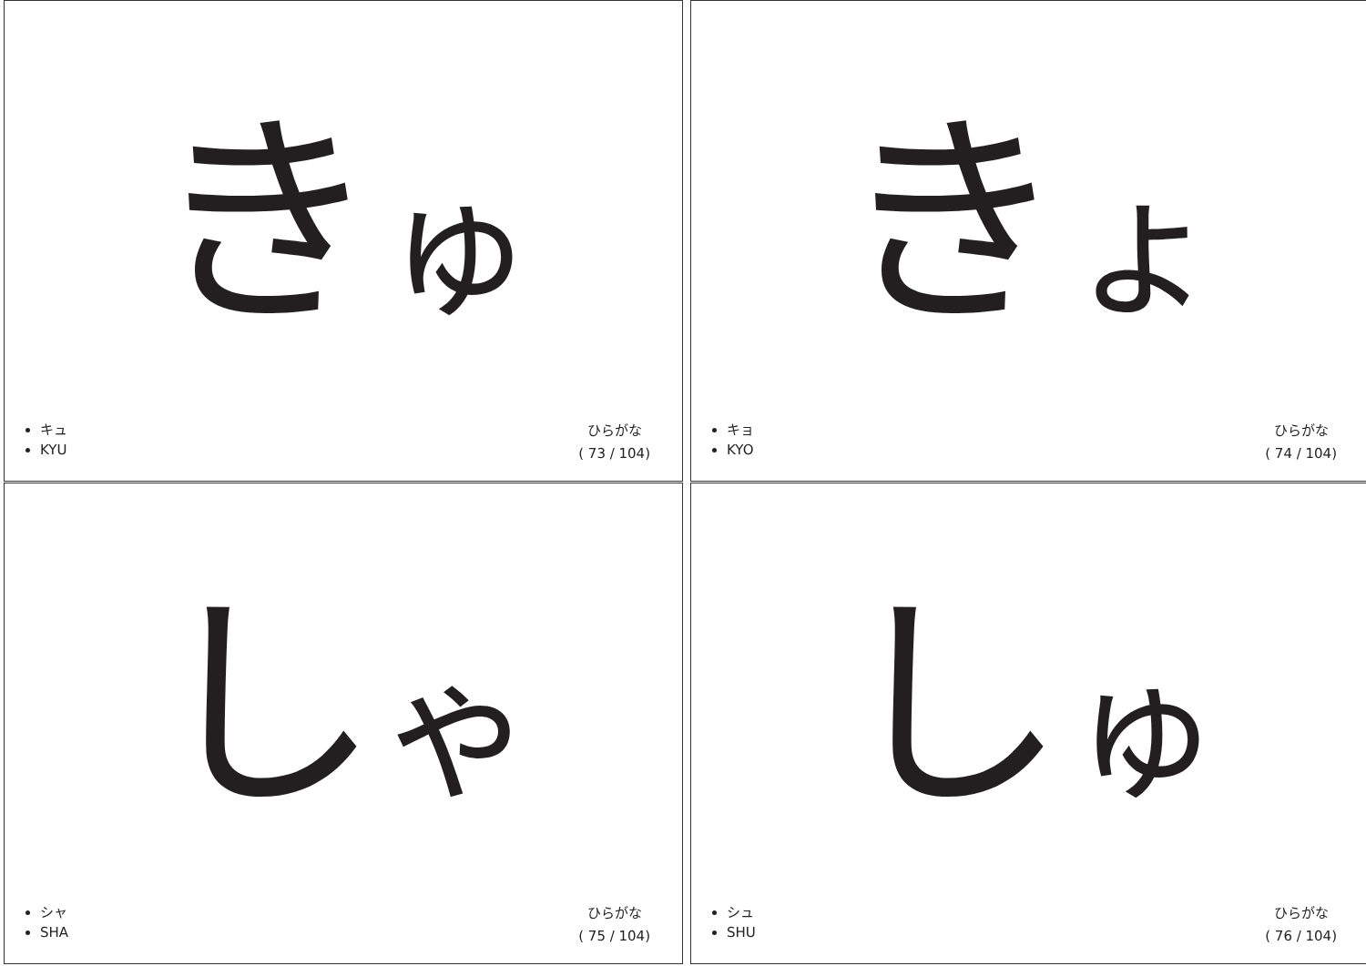きゅ
キュ
KYU
ひらがな
( 73 / 104)
きょ
キョ
KYO
ひらがな
( 74 / 104)
しゃ
シャ
SHA
ひらがな
( 75 / 104)
しゅ
シュ
SHU
ひらがな
( 76 / 104)